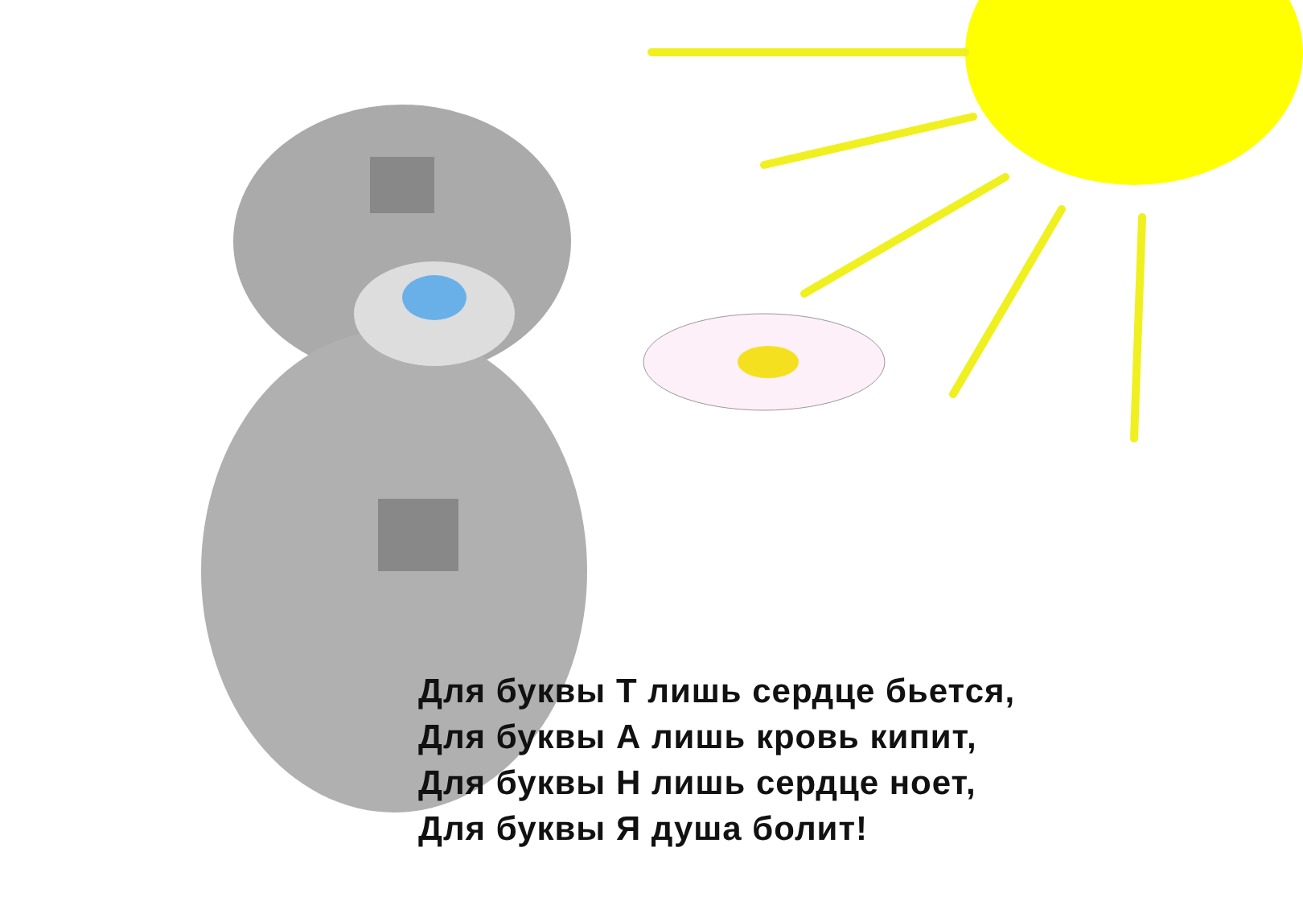Для буквы Т лишь сердце бьется,
Для буквы А лишь кровь кипит,
Для буквы Н лишь сердце ноет,
Для буквы Я душа болит!